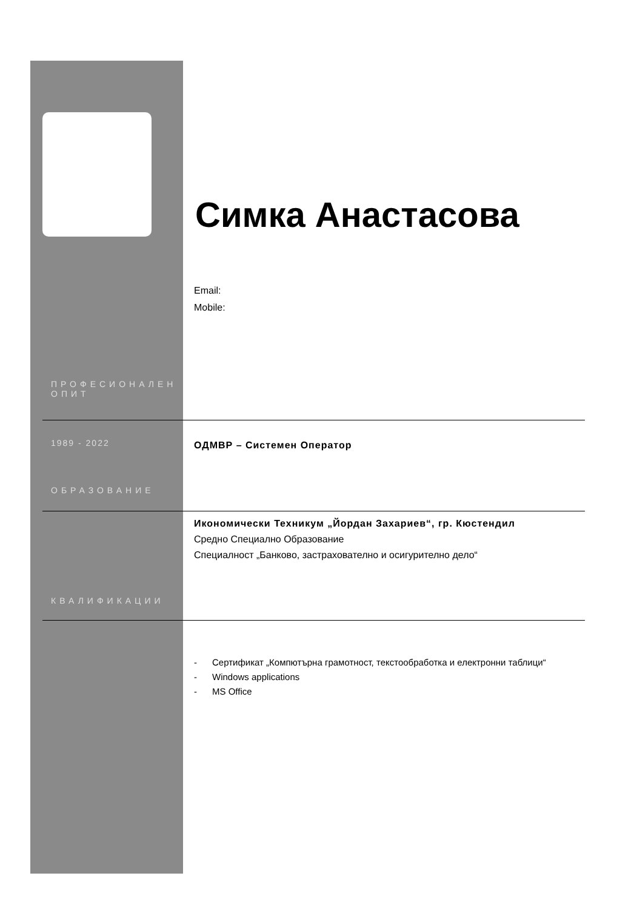Симка Анастасова
Email:
Mobile:
ПРОФЕСИОНАЛЕН
ОПИТ
1989 - 2022 ОДМВР – Системен Оператор
ОБРАЗОВАНИЕ
Икономически Техникум „Йордан Захариев“, гр. Кюстендил
Средно Специално Образование
Специалност „Банково, застрахователно и осигурително дело“
КВАЛИФИКАЦИИ
- Сертификат „Компютърна грамотност, текстообработка и електронни таблици“
- Windows applications
- MS Office